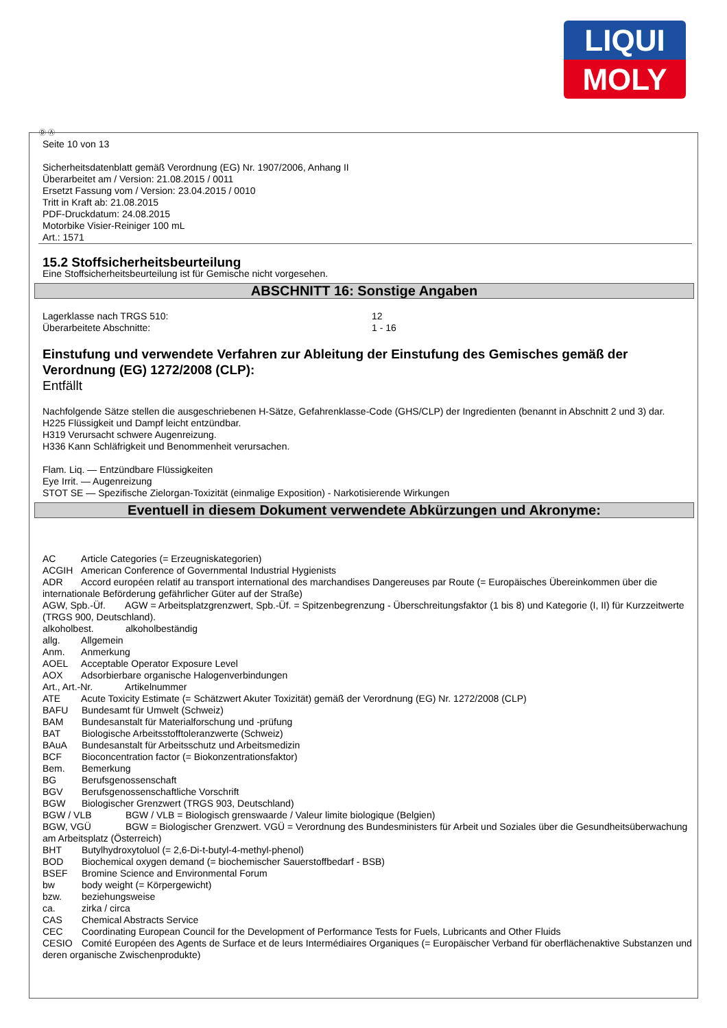LIQUI
MOLY
Ⓓ Ⓐ
Seite 10 von 13
Sicherheitsdatenblatt gemäß Verordnung (EG) Nr. 1907/2006, Anhang II
Überarbeitet am / Version: 21.08.2015 / 0011
Ersetzt Fassung vom / Version: 23.04.2015 / 0010
Tritt in Kraft ab: 21.08.2015
PDF-Druckdatum: 24.08.2015
Motorbike Visier-Reiniger 100 mL
Art.: 1571
15.2 Stoffsicherheitsbeurteilung
Eine Stoffsicherheitsbeurteilung ist für Gemische nicht vorgesehen.
ABSCHNITT 16: Sonstige Angaben
Lagerklasse nach TRGS 510: 12
Überarbeitete Abschnitte: 1 - 16
Einstufung und verwendete Verfahren zur Ableitung der Einstufung des Gemisches gemäß der Verordnung (EG) 1272/2008 (CLP):
Entfällt
Nachfolgende Sätze stellen die ausgeschriebenen H-Sätze, Gefahrenklasse-Code (GHS/CLP) der Ingredienten (benannt in Abschnitt 2 und 3) dar.
H225 Flüssigkeit und Dampf leicht entzündbar.
H319 Verursacht schwere Augenreizung.
H336 Kann Schläfrigkeit und Benommenheit verursachen.
Flam. Liq. — Entzündbare Flüssigkeiten
Eye Irrit. — Augenreizung
STOT SE — Spezifische Zielorgan-Toxizität (einmalige Exposition) - Narkotisierende Wirkungen
Eventuell in diesem Dokument verwendete Abkürzungen und Akronyme:
AC Article Categories (= Erzeugniskategorien)
ACGIH American Conference of Governmental Industrial Hygienists
ADR Accord européen relatif au transport international des marchandises Dangereuses par Route (= Europäisches Übereinkommen über die internationale Beförderung gefährlicher Güter auf der Straße)
AGW, Spb.-Üf. AGW = Arbeitsplatzgrenzwert, Spb.-Üf. = Spitzenbegrenzung - Überschreitungsfaktor (1 bis 8) und Kategorie (I, II) für Kurzzeitwerte (TRGS 900, Deutschland).
alkoholbest. alkoholbeständig
allg. Allgemein
Anm. Anmerkung
AOEL Acceptable Operator Exposure Level
AOX Adsorbierbare organische Halogenverbindungen
Art., Art.-Nr. Artikelnummer
ATE Acute Toxicity Estimate (= Schätzwert Akuter Toxizität) gemäß der Verordnung (EG) Nr. 1272/2008 (CLP)
BAFU Bundesamt für Umwelt (Schweiz)
BAM Bundesanstalt für Materialforschung und -prüfung
BAT Biologische Arbeitsstofftoleranzwerte (Schweiz)
BAuA Bundesanstalt für Arbeitsschutz und Arbeitsmedizin
BCF Bioconcentration factor (= Biokonzentrationsfaktor)
Bem. Bemerkung
BG Berufsgenossenschaft
BGV Berufsgenossenschaftliche Vorschrift
BGW Biologischer Grenzwert (TRGS 903, Deutschland)
BGW / VLB BGW / VLB = Biologisch grenswaarde / Valeur limite biologique (Belgien)
BGW, VGÜ BGW = Biologischer Grenzwert. VGÜ = Verordnung des Bundesministers für Arbeit und Soziales über die Gesundheitsüberwachung am Arbeitsplatz (Österreich)
BHT Butylhydroxytoluol (= 2,6-Di-t-butyl-4-methyl-phenol)
BOD Biochemical oxygen demand (= biochemischer Sauerstoffbedarf - BSB)
BSEF Bromine Science and Environmental Forum
bw body weight (= Körpergewicht)
bzw. beziehungsweise
ca. zirka / circa
CAS Chemical Abstracts Service
CEC Coordinating European Council for the Development of Performance Tests for Fuels, Lubricants and Other Fluids
CESIO Comité Européen des Agents de Surface et de leurs Intermédiaires Organiques (= Europäischer Verband für oberflächenaktive Substanzen und deren organische Zwischenprodukte)